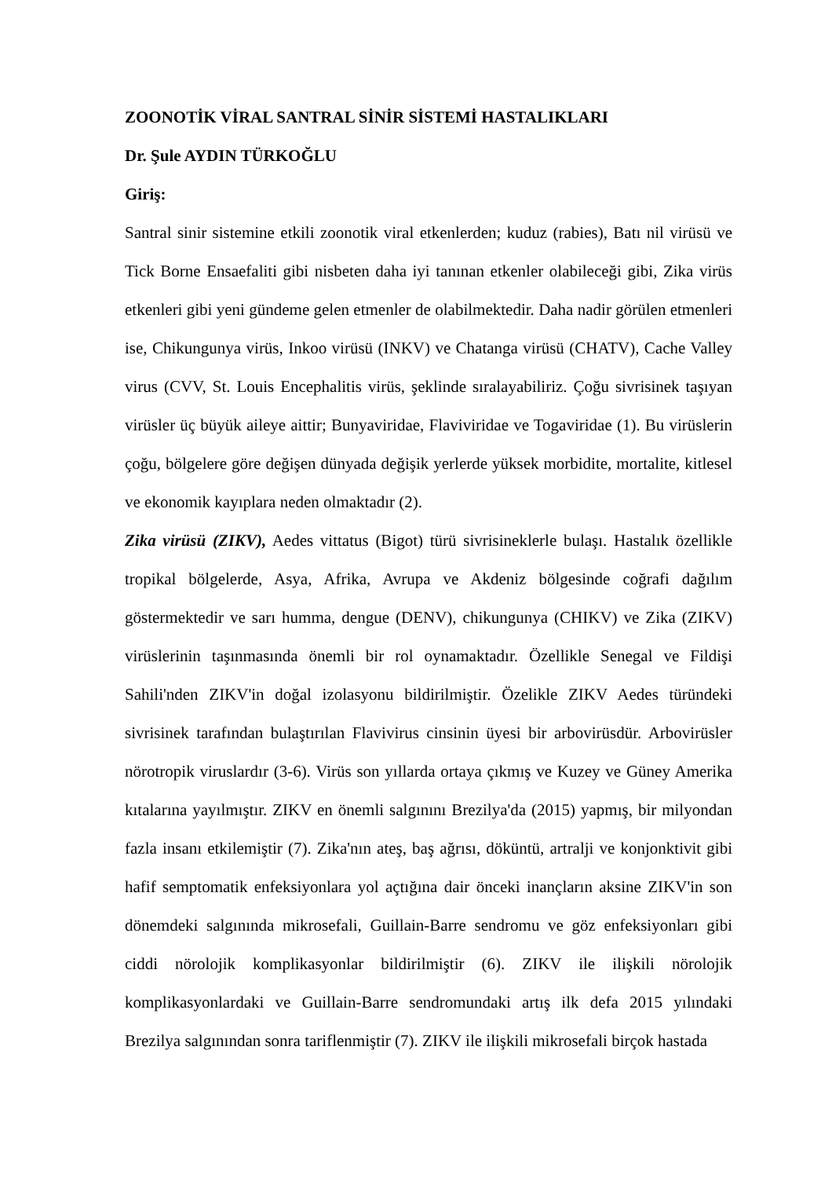ZOONOTİK VİRAL SANTRAL SİNİR SİSTEMİ HASTALIKLARI
Dr. Şule AYDIN TÜRKOĞLU
Giriş:
Santral sinir sistemine etkili zoonotik viral etkenlerden; kuduz (rabies), Batı nil virüsü ve Tick Borne Ensaefaliti gibi nisbeten daha iyi tanınan etkenler olabileceği gibi, Zika virüs etkenleri gibi yeni gündeme gelen etmenler de olabilmektedir. Daha nadir görülen etmenleri ise, Chikungunya virüs, Inkoo virüsü (INKV) ve Chatanga virüsü (CHATV), Cache Valley virus (CVV, St. Louis Encephalitis virüs, şeklinde sıralayabiliriz. Çoğu sivrisinek taşıyan virüsler üç büyük aileye aittir; Bunyaviridae, Flaviviridae ve Togaviridae (1). Bu virüslerin çoğu, bölgelere göre değişen dünyada değişik yerlerde yüksek morbidite, mortalite, kitlesel ve ekonomik kayıplara neden olmaktadır (2).
Zika virüsü (ZIKV), Aedes vittatus (Bigot) türü sivrisineklerle bulaşı. Hastalık özellikle tropikal bölgelerde, Asya, Afrika, Avrupa ve Akdeniz bölgesinde coğrafi dağılım göstermektedir ve sarı humma, dengue (DENV), chikungunya (CHIKV) ve Zika (ZIKV) virüslerinin taşınmasında önemli bir rol oynamaktadır. Özellikle Senegal ve Fildişi Sahili'nden ZIKV'in doğal izolasyonu bildirilmiştir. Özelikle ZIKV Aedes türündeki sivrisinek tarafından bulaştırılan Flavivirus cinsinin üyesi bir arbovirüsdür. Arbovirüsler nörotropik viruslardır (3-6). Virüs son yıllarda ortaya çıkmış ve Kuzey ve Güney Amerika kıtalarına yayılmıştır. ZIKV en önemli salgınını Brezilya'da (2015) yapmış, bir milyondan fazla insanı etkilemiştir (7). Zika'nın ateş, baş ağrısı, döküntü, artralji ve konjonktivit gibi hafif semptomatik enfeksiyonlara yol açtığına dair önceki inançların aksine ZIKV'in son dönemdeki salgınında mikrosefali, Guillain-Barre sendromu ve göz enfeksiyonları gibi ciddi nörolojik komplikasyonlar bildirilmiştir (6). ZIKV ile ilişkili nörolojik komplikasyonlardaki ve Guillain-Barre sendromundaki artış ilk defa 2015 yılındaki Brezilya salgınından sonra tariflenmiştir (7). ZIKV ile ilişkili mikrosefali birçok hastada